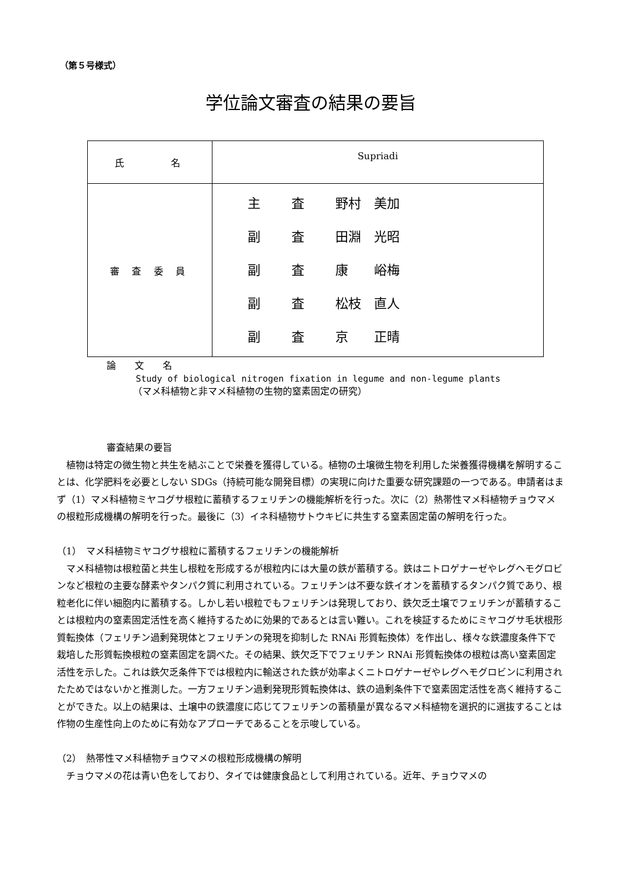（第５号様式）
学位論文審査の結果の要旨
| 氏 名 | Supriadi |
| 審 査 委 員 | 主 査 野村 美加 副 査 田淵 光昭 副 査 康 峪梅 副 査 松枝 直人 副 査 京 正晴 |
論　　文　　名
Study of biological nitrogen fixation in legume and non-legume plants
（マメ科植物と非マメ科植物の生物的窒素固定の研究）
審査結果の要旨
　植物は特定の微生物と共生を結ぶことで栄養を獲得している。植物の土壌微生物を利用した栄養獲得機構を解明することは、化学肥料を必要としない SDGs（持続可能な開発目標）の実現に向けた重要な研究課題の一つである。申請者はまず（1）マメ科植物ミヤコグサ根粒に蓄積するフェリチンの機能解析を行った。次に（2）熱帯性マメ科植物チョウマメの根粒形成機構の解明を行った。最後に（3）イネ科植物サトウキビに共生する窒素固定菌の解明を行った。
（1）　マメ科植物ミヤコグサ根粒に蓄積するフェリチンの機能解析
　マメ科植物は根粒菌と共生し根粒を形成するが根粒内には大量の鉄が蓄積する。鉄はニトロゲナーゼやレグヘモグロビンなど根粒の主要な酵素やタンパク質に利用されている。フェリチンは不要な鉄イオンを蓄積するタンパク質であり、根粒老化に伴い細胞内に蓄積する。しかし若い根粒でもフェリチンは発現しており、鉄欠乏土壌でフェリチンが蓄積することは根粒内の窒素固定活性を高く維持するために効果的であるとは言い難い。これを検証するためにミヤコグサ毛状根形質転換体（フェリチン過剰発現体とフェリチンの発現を抑制した RNAi 形質転換体）を作出し、様々な鉄濃度条件下で栽培した形質転換根粒の窒素固定を調べた。その結果、鉄欠乏下でフェリチン RNAi 形質転換体の根粒は高い窒素固定活性を示した。これは鉄欠乏条件下では根粒内に輸送された鉄が効率よくニトロゲナーゼやレグヘモグロビンに利用されたためではないかと推測した。一方フェリチン過剰発現形質転換体は、鉄の過剰条件下で窒素固定活性を高く維持することができた。以上の結果は、土壌中の鉄濃度に応じてフェリチンの蓄積量が異なるマメ科植物を選択的に選抜することは作物の生産性向上のために有効なアプローチであることを示唆している。
（2）　熱帯性マメ科植物チョウマメの根粒形成機構の解明
　チョウマメの花は青い色をしており、タイでは健康食品として利用されている。近年、チョウマメの